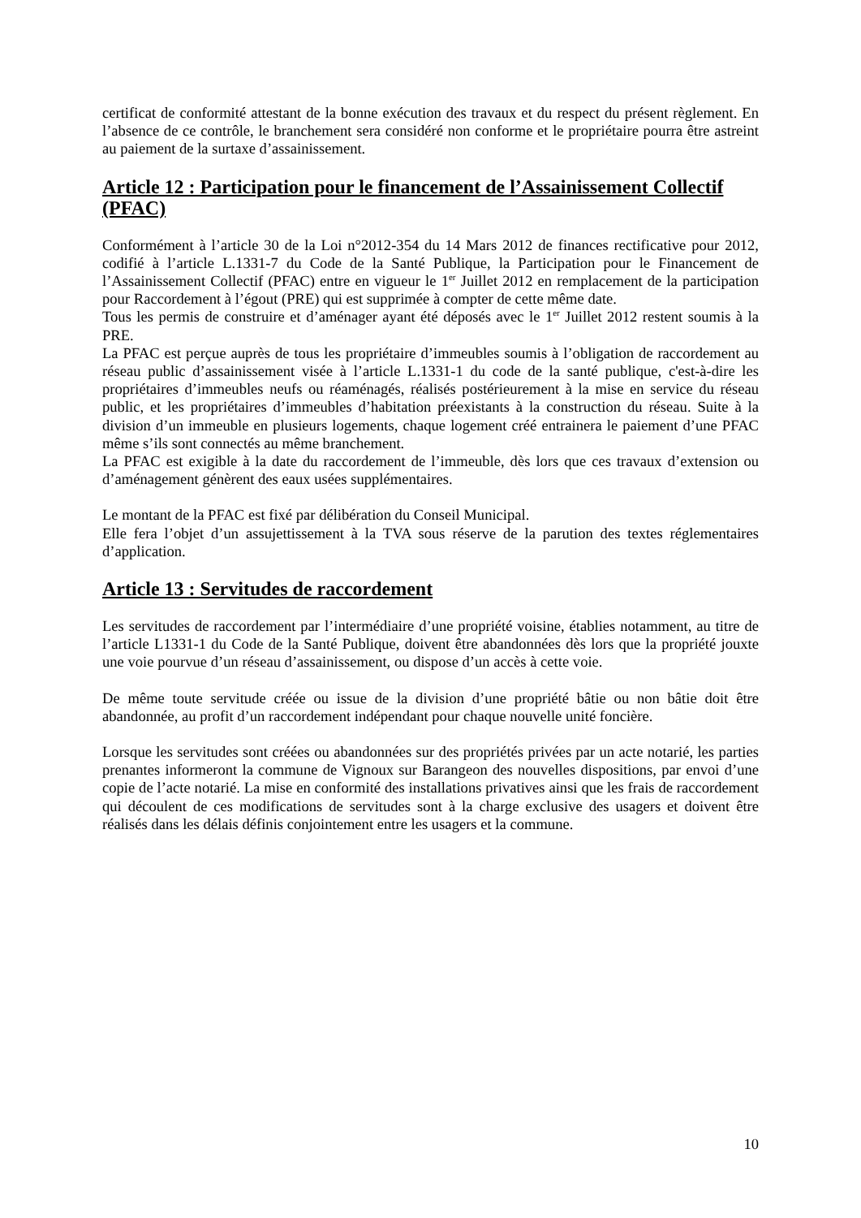certificat de conformité attestant de la bonne exécution des travaux et du respect du présent règlement. En l’absence de ce contrôle, le branchement sera considéré non conforme et le propriétaire pourra être astreint au paiement de la surtaxe d’assainissement.
Article 12 : Participation pour le financement de l’Assainissement Collectif (PFAC)
Conformément à l’article 30 de la Loi n°2012-354 du 14 Mars 2012 de finances rectificative pour 2012, codifié à l’article L.1331-7 du Code de la Santé Publique, la Participation pour le Financement de l’Assainissement Collectif (PFAC) entre en vigueur le 1<sup>er</sup> Juillet 2012 en remplacement de la participation pour Raccordement à l’égout (PRE) qui est supprimée à compter de cette même date.
Tous les permis de construire et d’aménager ayant été déposés avec le 1<sup>er</sup> Juillet 2012 restent soumis à la PRE.
La PFAC est perçue auprès de tous les propriétaire d’immeubles soumis à l’obligation de raccordement au réseau public d’assainissement visée à l’article L.1331-1 du code de la santé publique, c'est-à-dire les propriétaires d’immeubles neufs ou réaménagés, réalisés postérieurement à la mise en service du réseau public, et les propriétaires d’immeubles d’habitation préexistants à la construction du réseau. Suite à la division d’un immeuble en plusieurs logements, chaque logement créé entrainera le paiement d’une PFAC même s’ils sont connectés au même branchement.
La PFAC est exigible à la date du raccordement de l’immeuble, dès lors que ces travaux d’extension ou d’aménagement génèrent des eaux usées supplémentaires.
Le montant de la PFAC est fixé par délibération du Conseil Municipal.
Elle fera l’objet d’un assujettissement à la TVA sous réserve de la parution des textes réglementaires d’application.
Article 13 : Servitudes de raccordement
Les servitudes de raccordement par l’intermédiaire d’une propriété voisine, établies notamment, au titre de l’article L1331-1 du Code de la Santé Publique, doivent être abandonnées dès lors que la propriété jouxte une voie pourvue d’un réseau d’assainissement, ou dispose d’un accès à cette voie.
De même toute servitude créée ou issue de la division d’une propriété bâtie ou non bâtie doit être abandonnée, au profit d’un raccordement indépendant pour chaque nouvelle unité foncière.
Lorsque les servitudes sont créées ou abandonnées sur des propriétés privées par un acte notarié, les parties prenantes informeront la commune de Vignoux sur Barangeon des nouvelles dispositions, par envoi d’une copie de l’acte notarié. La mise en conformité des installations privatives ainsi que les frais de raccordement qui découlent de ces modifications de servitudes sont à la charge exclusive des usagers et doivent être réalisés dans les délais définis conjointement entre les usagers et la commune.
10